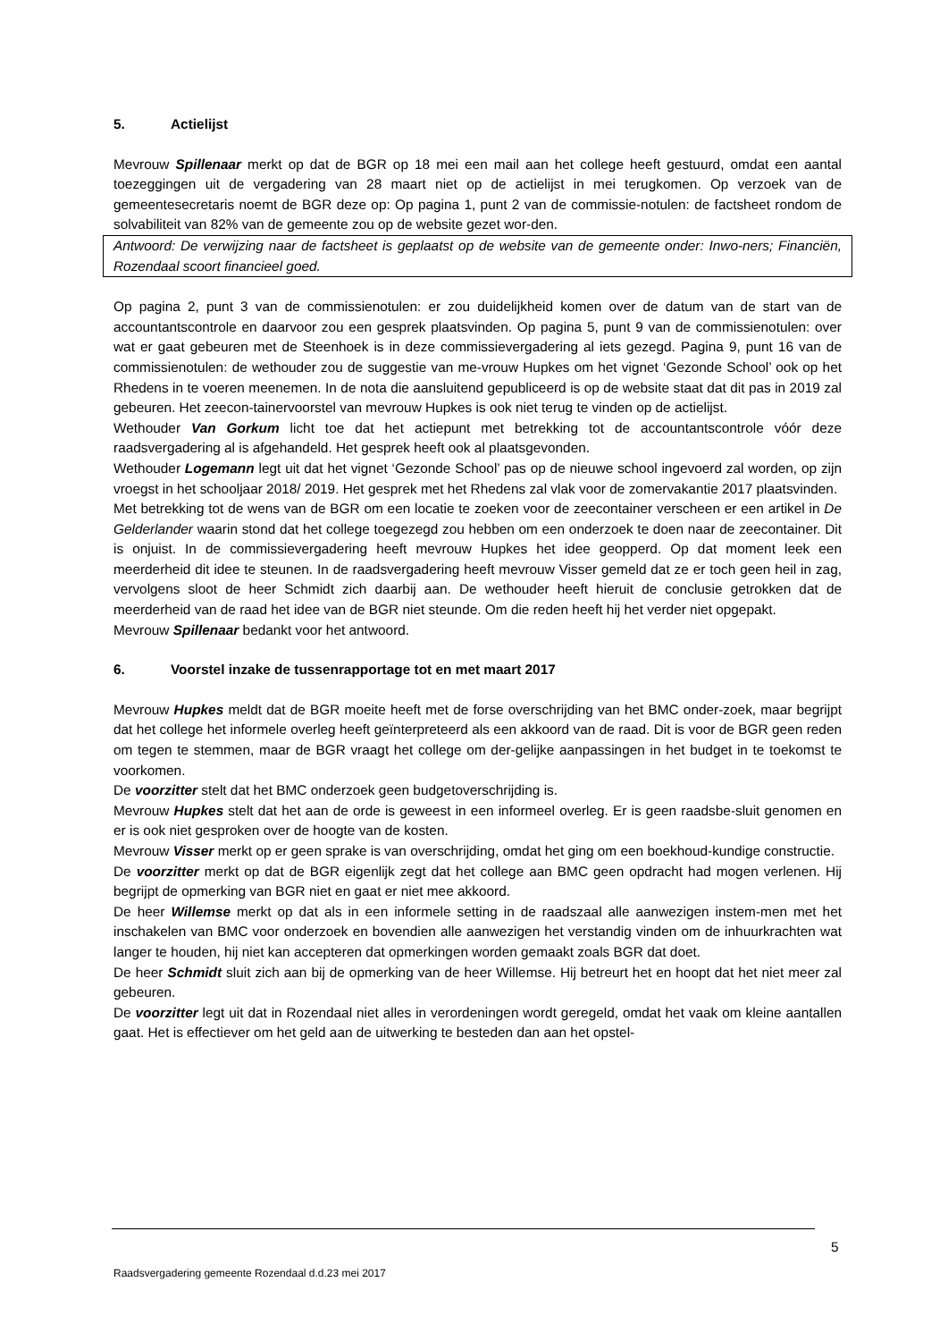5. Actielijst
Mevrouw Spillenaar merkt op dat de BGR op 18 mei een mail aan het college heeft gestuurd, omdat een aantal toezeggingen uit de vergadering van 28 maart niet op de actielijst in mei terugkomen. Op verzoek van de gemeentesecretaris noemt de BGR deze op: Op pagina 1, punt 2 van de commissie-notulen: de factsheet rondom de solvabiliteit van 82% van de gemeente zou op de website gezet wor-den.
Antwoord: De verwijzing naar de factsheet is geplaatst op de website van de gemeente onder: Inwo-ners; Financiën, Rozendaal scoort financieel goed.
Op pagina 2, punt 3 van de commissienotulen: er zou duidelijkheid komen over de datum van de start van de accountantscontrole en daarvoor zou een gesprek plaatsvinden. Op pagina 5, punt 9 van de commissienotulen: over wat er gaat gebeuren met de Steenhoek is in deze commissievergadering al iets gezegd. Pagina 9, punt 16 van de commissienotulen: de wethouder zou de suggestie van me-vrouw Hupkes om het vignet ‘Gezonde School’ ook op het Rhedens in te voeren meenemen. In de nota die aansluitend gepubliceerd is op de website staat dat dit pas in 2019 zal gebeuren. Het zeecon-tainervoorstel van mevrouw Hupkes is ook niet terug te vinden op de actielijst.
Wethouder Van Gorkum licht toe dat het actiepunt met betrekking tot de accountantscontrole vóór deze raadsvergadering al is afgehandeld. Het gesprek heeft ook al plaatsgevonden.
Wethouder Logemann legt uit dat het vignet ‘Gezonde School’ pas op de nieuwe school ingevoerd zal worden, op zijn vroegst in het schooljaar 2018/ 2019. Het gesprek met het Rhedens zal vlak voor de zomervakantie 2017 plaatsvinden.
Met betrekking tot de wens van de BGR om een locatie te zoeken voor de zeecontainer verscheen er een artikel in De Gelderlander waarin stond dat het college toegezegd zou hebben om een onderzoek te doen naar de zeecontainer. Dit is onjuist. In de commissievergadering heeft mevrouw Hupkes het idee geopperd. Op dat moment leek een meerderheid dit idee te steunen. In de raadsvergadering heeft mevrouw Visser gemeld dat ze er toch geen heil in zag, vervolgens sloot de heer Schmidt zich daarbij aan. De wethouder heeft hieruit de conclusie getrokken dat de meerderheid van de raad het idee van de BGR niet steunde. Om die reden heeft hij het verder niet opgepakt.
Mevrouw Spillenaar bedankt voor het antwoord.
6. Voorstel inzake de tussenrapportage tot en met maart 2017
Mevrouw Hupkes meldt dat de BGR moeite heeft met de forse overschrijding van het BMC onder-zoek, maar begrijpt dat het college het informele overleg heeft geïnterpreteerd als een akkoord van de raad. Dit is voor de BGR geen reden om tegen te stemmen, maar de BGR vraagt het college om der-gelijke aanpassingen in het budget in te toekomst te voorkomen.
De voorzitter stelt dat het BMC onderzoek geen budgetoverschrijding is.
Mevrouw Hupkes stelt dat het aan de orde is geweest in een informeel overleg. Er is geen raadsbe-sluit genomen en er is ook niet gesproken over de hoogte van de kosten.
Mevrouw Visser merkt op er geen sprake is van overschrijding, omdat het ging om een boekhoud-kundige constructie.
De voorzitter merkt op dat de BGR eigenlijk zegt dat het college aan BMC geen opdracht had mogen verlenen. Hij begrijpt de opmerking van BGR niet en gaat er niet mee akkoord.
De heer Willemse merkt op dat als in een informele setting in de raadszaal alle aanwezigen instem-men met het inschakelen van BMC voor onderzoek en bovendien alle aanwezigen het verstandig vinden om de inhuurkrachten wat langer te houden, hij niet kan accepteren dat opmerkingen worden gemaakt zoals BGR dat doet.
De heer Schmidt sluit zich aan bij de opmerking van de heer Willemse. Hij betreurt het en hoopt dat het niet meer zal gebeuren.
De voorzitter legt uit dat in Rozendaal niet alles in verordeningen wordt geregeld, omdat het vaak om kleine aantallen gaat. Het is effectiever om het geld aan de uitwerking te besteden dan aan het opstel-
5
Raadsvergadering gemeente Rozendaal d.d.23 mei 2017